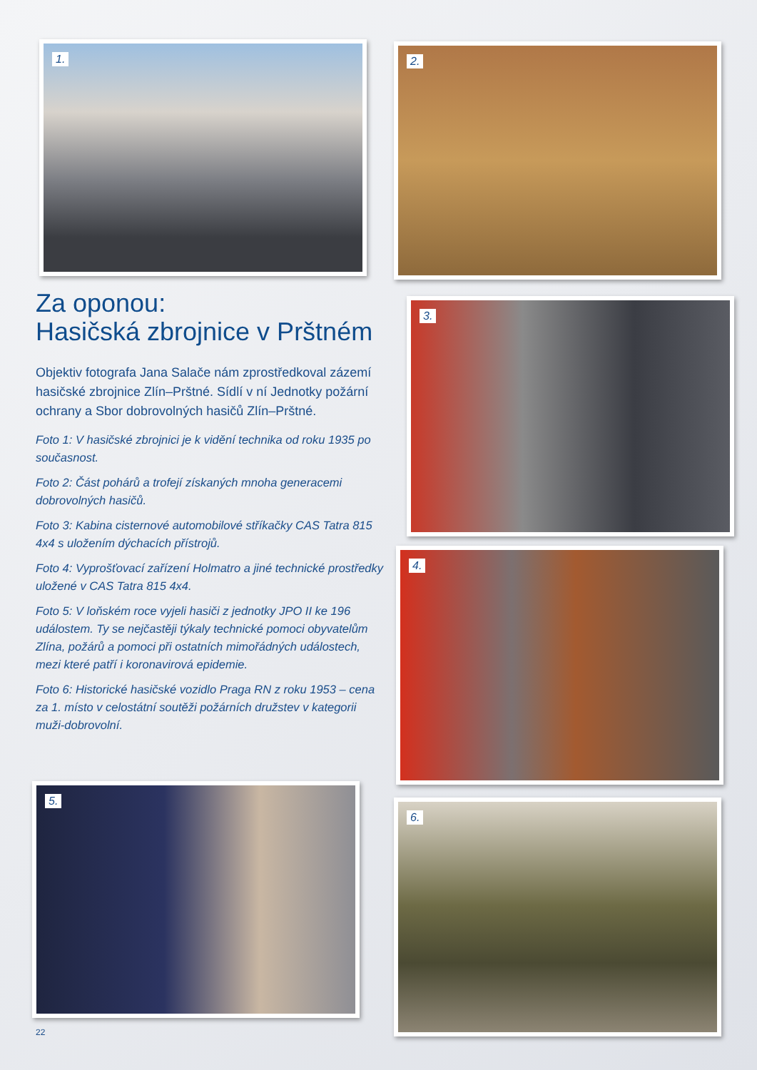1. 2.
Za oponou:
Hasičská zbrojnice v Prštném
Objektiv fotografa Jana Salače nám zprostředkoval zázemí hasičské zbrojnice Zlín–Prštné. Sídlí v ní Jednotky požární ochrany a Sbor dobrovolných hasičů Zlín–Prštné.
Foto 1: V hasičské zbrojnici je k vidění technika od roku 1935 po současnost.
Foto 2: Část pohárů a trofejí získaných mnoha generacemi dobrovolných hasičů.
Foto 3: Kabina cisternové automobilové stříkačky CAS Tatra 815 4x4 s uložením dýchacích přístrojů.
Foto 4: Vyprošťovací zařízení Holmatro a jiné technické prostředky uložené v CAS Tatra 815 4x4.
Foto 5: V loňském roce vyjeli hasiči z jednotky JPO II ke 196 událostem. Ty se nejčastěji týkaly technické pomoci obyvatelům Zlína, požárů a pomoci při ostatních mimořádných událostech, mezi které patří i koronavirová epidemie.
Foto 6: Historické hasičské vozidlo Praga RN z roku 1953 – cena za 1. místo v celostátní soutěži požárních družstev v kategorii muži-dobrovolní.
3.
4.
5.
6.
22